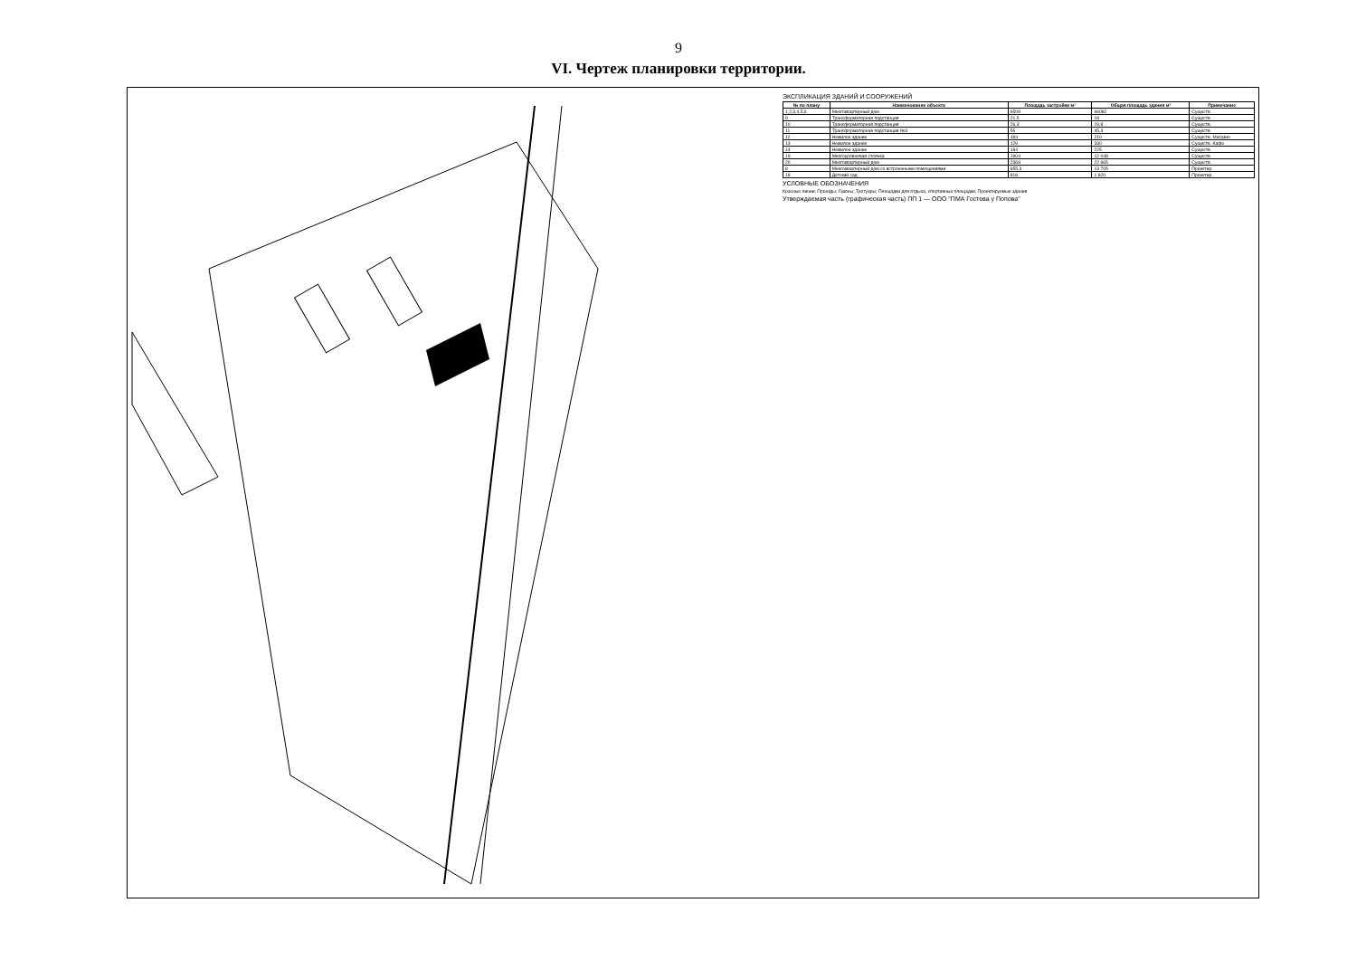9
VI. Чертеж планировки территории.
ЭКСПЛИКАЦИЯ ЗДАНИЙ И СООРУЖЕНИЙ
| № по плану | Наименование объекта | Площадь застройки м² | Общая площадь здания м² | Примечание |
| --- | --- | --- | --- | --- |
| 1,2,3,4,5,6 | Многоквартирный дом | 6508 | 66082 | Существ. |
| 9 | Трансформаторная подстанция | 21,5 | 18 | Существ. |
| 10 | Трансформаторная подстанция | 26,3 | 19,8 | Существ. |
| 11 | Трансформаторная подстанция №3 | 55 | 45,3 | Существ. |
| 12 | Нежилое здание | 184 | 210 | Существ. Магазин |
| 13 | Нежилое здание | 129 | 330 | Существ. Кафе |
| 14 | Нежилое здание | 184 | 225 | Существ. |
| 19 | Многоуровневая стоянка | 1904 | 12 048 | Существ. |
| 20 | Многоквартирный дом | 2368 | 22 665 | Существ. |
| 8 | Многоквартирный дом со встроенными помещениями | 655,3 | 13 705 | Проектир. |
| 18 | Детский сад | 818 | 1 820 | Проектир. |
УСЛОВНЫЕ ОБОЗНАЧЕНИЯ
Красные линии; Проезды; Газоны; Тротуары; Площадки для отдыха, спортивные площадки; Проектируемые здания
Утверждаемая часть (графическая часть) ПП 1 — ООО "ПМА Гостева у Попова"